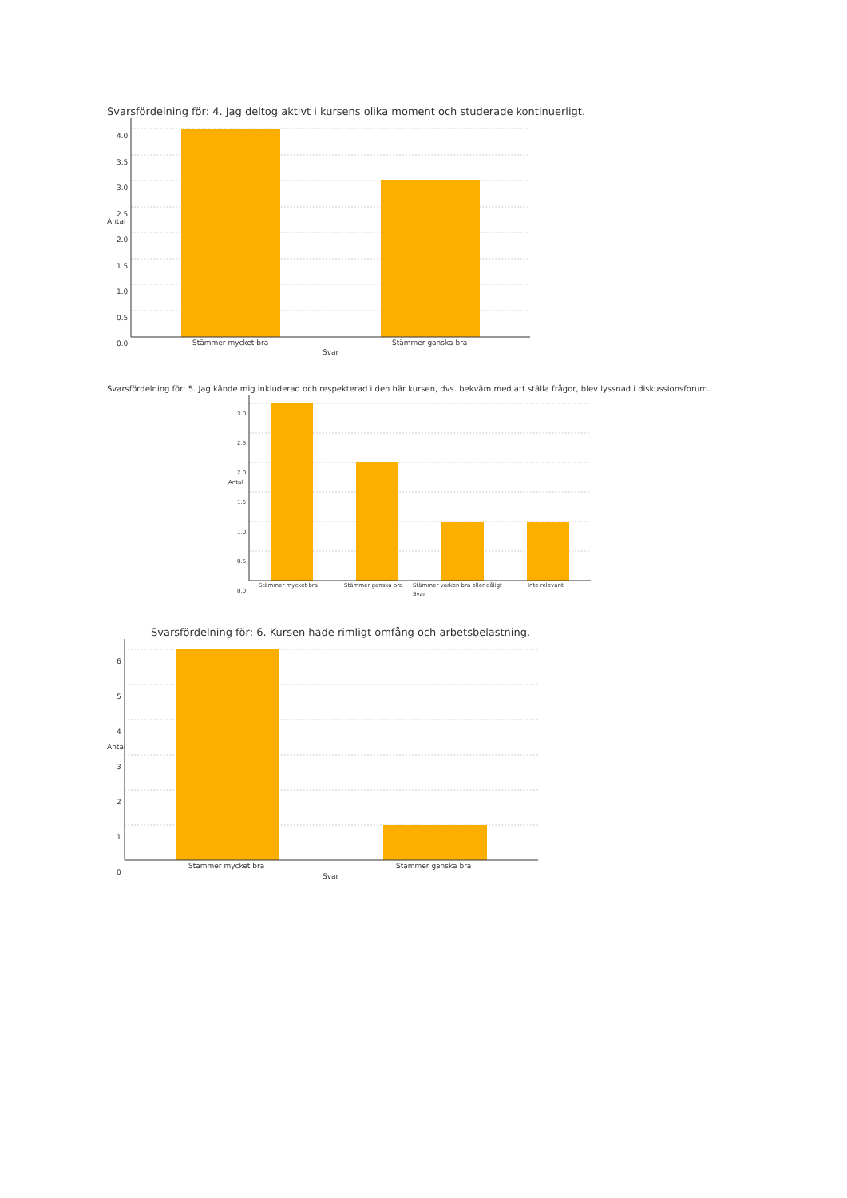Svarsfördelning för: 4. Jag deltog aktivt i kursens olika moment och studerade kontinuerligt.
4.0
3.5
3.0
2.5
2.0
1.5
1.0
0.5
0.0
Antal
Stämmer mycket bra Stämmer ganska bra
Svar
Svarsfördelning för: 5. Jag kände mig inkluderad och respekterad i den här kursen, dvs. bekväm med att ställa frågor, blev lyssnad i diskussionsforum.
3.0
2.5
2.0
1.5
1.0
0.5
0.0
Antal
Stämmer mycket bra Stämmer ganska bra Stämmer varken bra eller dåligt Inte relevant
Svar
Svarsfördelning för: 6. Kursen hade rimligt omfång och arbetsbelastning.
6
5
4
3
2
1
0
Antal
Stämmer mycket bra Stämmer ganska bra
Svar